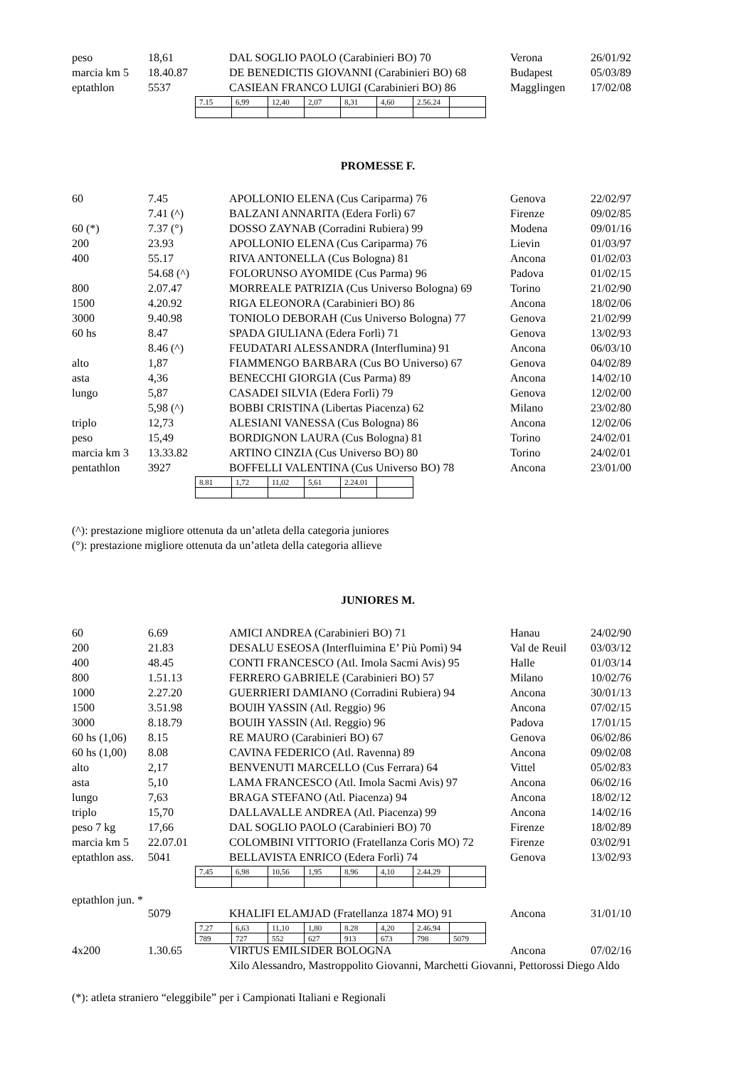| peso | 18,61 | DAL SOGLIO PAOLO (Carabinieri BO) 70 | Verona | 26/01/92 |
| marcia km 5 | 18.40.87 | DE BENEDICTIS GIOVANNI (Carabinieri BO) 68 | Budapest | 05/03/89 |
| eptathlon | 5537 | CASIEAN FRANCO LUIGI (Carabinieri BO) 86 | Magglingen | 17/02/08 |
| 7.15 | 6,99 | 12,40 | 2,07 | 8,31 | 4,60 | 2.56.24 | |
PROMESSE F.
| 60 | 7.45 | APOLLONIO ELENA (Cus Cariparma) 76 | Genova | 22/02/97 |
| | 7.41 (^) | BALZANI ANNARITA (Edera Forlì) 67 | Firenze | 09/02/85 |
| 60 (*) | 7.37 (°) | DOSSO ZAYNAB (Corradini Rubiera) 99 | Modena | 09/01/16 |
| 200 | 23.93 | APOLLONIO ELENA (Cus Cariparma) 76 | Lievin | 01/03/97 |
| 400 | 55.17 | RIVA ANTONELLA (Cus Bologna) 81 | Ancona | 01/02/03 |
| | 54.68 (^) | FOLORUNSO AYOMIDE (Cus Parma) 96 | Padova | 01/02/15 |
| 800 | 2.07.47 | MORREALE PATRIZIA (Cus Universo Bologna) 69 | Torino | 21/02/90 |
| 1500 | 4.20.92 | RIGA ELEONORA (Carabinieri BO) 86 | Ancona | 18/02/06 |
| 3000 | 9.40.98 | TONIOLO DEBORAH (Cus Universo Bologna) 77 | Genova | 21/02/99 |
| 60 hs | 8.47 | SPADA GIULIANA (Edera Forlì) 71 | Genova | 13/02/93 |
| | 8.46 (^) | FEUDATARI ALESSANDRA (Interflumina) 91 | Ancona | 06/03/10 |
| alto | 1,87 | FIAMMENGO BARBARA (Cus BO Universo) 67 | Genova | 04/02/89 |
| asta | 4,36 | BENECCHI GIORGIA (Cus Parma) 89 | Ancona | 14/02/10 |
| lungo | 5,87 | CASADEI SILVIA (Edera Forlì) 79 | Genova | 12/02/00 |
| | 5,98 (^) | BOBBI CRISTINA (Libertas Piacenza) 62 | Milano | 23/02/80 |
| triplo | 12,73 | ALESIANI VANESSA (Cus Bologna) 86 | Ancona | 12/02/06 |
| peso | 15,49 | BORDIGNON LAURA (Cus Bologna) 81 | Torino | 24/02/01 |
| marcia km 3 | 13.33.82 | ARTINO CINZIA (Cus Universo BO) 80 | Torino | 24/02/01 |
| pentathlon | 3927 | BOFFELLI VALENTINA (Cus Universo BO) 78 | Ancona | 23/01/00 |
| 8.81 | 1,72 | 11,02 | 5,61 | 2.24.01 | |
(^): prestazione migliore ottenuta da un’atleta della categoria juniores
(°): prestazione migliore ottenuta da un’atleta della categoria allieve
JUNIORES M.
| 60 | 6.69 | AMICI ANDREA (Carabinieri BO) 71 | Hanau | 24/02/90 |
| 200 | 21.83 | DESALU ESEOSA (Interfluimina E’ Più Pomì) 94 | Val de Reuil | 03/03/12 |
| 400 | 48.45 | CONTI FRANCESCO (Atl. Imola Sacmi Avis) 95 | Halle | 01/03/14 |
| 800 | 1.51.13 | FERRERO GABRIELE (Carabinieri BO) 57 | Milano | 10/02/76 |
| 1000 | 2.27.20 | GUERRIERI DAMIANO (Corradini Rubiera) 94 | Ancona | 30/01/13 |
| 1500 | 3.51.98 | BOUIH YASSIN (Atl. Reggio) 96 | Ancona | 07/02/15 |
| 3000 | 8.18.79 | BOUIH YASSIN (Atl. Reggio) 96 | Padova | 17/01/15 |
| 60 hs (1,06) | 8.15 | RE MAURO (Carabinieri BO) 67 | Genova | 06/02/86 |
| 60 hs (1,00) | 8.08 | CAVINA FEDERICO (Atl. Ravenna) 89 | Ancona | 09/02/08 |
| alto | 2,17 | BENVENUTI MARCELLO (Cus Ferrara) 64 | Vittel | 05/02/83 |
| asta | 5,10 | LAMA FRANCESCO (Atl. Imola Sacmi Avis) 97 | Ancona | 06/02/16 |
| lungo | 7,63 | BRAGA STEFANO (Atl. Piacenza) 94 | Ancona | 18/02/12 |
| triplo | 15,70 | DALLAVALLE ANDREA (Atl. Piacenza) 99 | Ancona | 14/02/16 |
| peso 7 kg | 17,66 | DAL SOGLIO PAOLO (Carabinieri BO) 70 | Firenze | 18/02/89 |
| marcia km 5 | 22.07.01 | COLOMBINI VITTORIO (Fratellanza Coris MO) 72 | Firenze | 03/02/91 |
| eptathlon ass. | 5041 | BELLAVISTA ENRICO (Edera Forlì) 74 | Genova | 13/02/93 |
| 7.45 | 6,98 | 10,56 | 1,95 | 8.96 | 4,10 | 2.44.29 | |
eptathlon jun. *
| | 5079 | KHALIFI ELAMJAD (Fratellanza 1874 MO) 91 | Ancona | 31/01/10 |
| 7.27 | 6,63 | 11,10 | 1,80 | 8.28 | 4,20 | 2.46.94 | |
| 789 | 727 | 552 | 627 | 913 | 673 | 798 | 5079 |
| 4x200 | 1.30.65 | VIRTUS EMILSIDER BOLOGNA | Ancona | 07/02/16 |
| | | Xilo Alessandro, Mastroppolito Giovanni, Marchetti Giovanni, Pettorossi Diego Aldo | | |
(*): atleta straniero “eleggibile” per i Campionati Italiani e Regionali